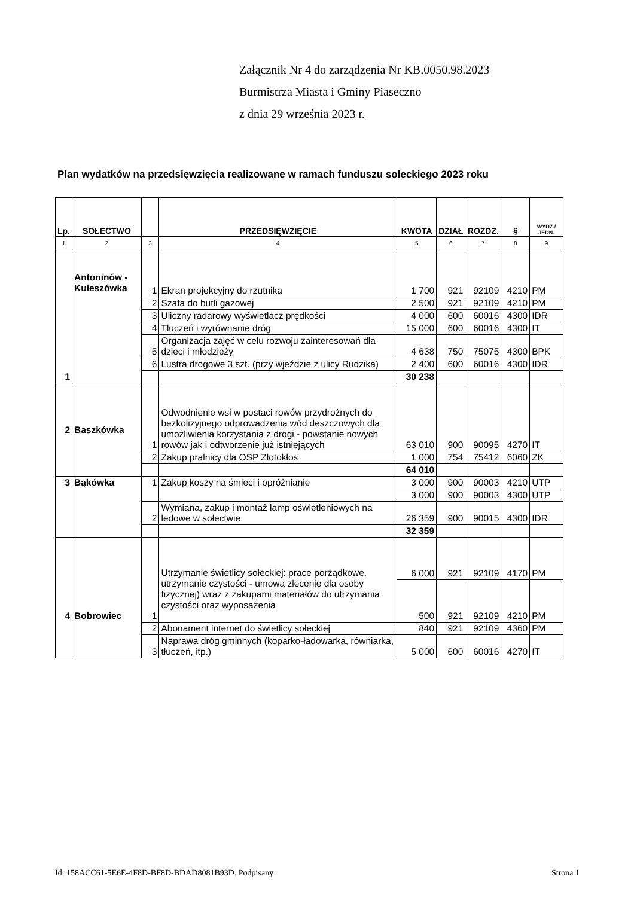Załącznik Nr 4 do zarządzenia Nr KB.0050.98.2023
Burmistrza Miasta i Gminy Piaseczno
z dnia 29 września 2023 r.
Plan wydatków na przedsięwzięcia realizowane w ramach funduszu sołeckiego 2023 roku
| Lp. | SOŁECTWO | | PRZEDSIĘWZIĘCIE | KWOTA | DZIAŁ | ROZDZ. | § | WYDZ./ JEDN. |
| --- | --- | --- | --- | --- | --- | --- | --- | --- |
| 1 | 2 | 3 | 4 | 5 | 6 | 7 | 8 | 9 |
| 1 | Antoninów - Kuleszówka | 1 | Ekran projekcyjny do rzutnika | 1 700 | 921 | 92109 | 4210 | PM |
| | | 2 | Szafa do butli gazowej | 2 500 | 921 | 92109 | 4210 | PM |
| | | 3 | Uliczny radarowy wyświetlacz prędkości | 4 000 | 600 | 60016 | 4300 | IDR |
| | | 4 | Tłuczeń i wyrównanie dróg | 15 000 | 600 | 60016 | 4300 | IT |
| | | 5 | Organizacja zajęć w celu rozwoju zainteresowań dla dzieci i młodzieży | 4 638 | 750 | 75075 | 4300 | BPK |
| | | 6 | Lustra drogowe 3 szt. (przy wjeździe z ulicy Rudzika) | 2 400 | 600 | 60016 | 4300 | IDR |
| | | | | 30 238 | | | | |
| 2 | Baszkówka | 1 | Odwodnienie wsi w postaci rowów przydrożnych do bezkolizyjnego odprowadzenia wód deszczowych dla umożliwienia korzystania z drogi - powstanie nowych rowów jak i odtworzenie już istniejących | 63 010 | 900 | 90095 | 4270 | IT |
| | | 2 | Zakup pralnicy dla OSP Złotokłos | 1 000 | 754 | 75412 | 6060 | ZK |
| | | | | 64 010 | | | | |
| 3 | Bąkówka | 1 | Zakup koszy na śmieci i opróżnianie | 3 000 | 900 | 90003 | 4210 | UTP |
| | | | | 3 000 | 900 | 90003 | 4300 | UTP |
| | | 2 | Wymiana, zakup i montaż lamp oświetleniowych na ledowe w sołectwie | 26 359 | 900 | 90015 | 4300 | IDR |
| | | | | 32 359 | | | | |
| 4 | Bobrowiec | 1 | Utrzymanie świetlicy sołeckiej: prace porządkowe, utrzymanie czystości - umowa zlecenie dla osoby fizycznej) wraz z zakupami materiałów do utrzymania czystości oraz wyposażenia | 6 000 | 921 | 92109 | 4170 | PM |
| | | | | 500 | 921 | 92109 | 4210 | PM |
| | | 2 | Abonament internet do świetlicy sołeckiej | 840 | 921 | 92109 | 4360 | PM |
| | | 3 | Naprawa dróg gminnych (koparko-ładowarka, równiarka, tłuczeń, itp.) | 5 000 | 600 | 60016 | 4270 | IT |
Id: 158ACC61-5E6E-4F8D-BF8D-BDAD8081B93D. Podpisany
Strona 1